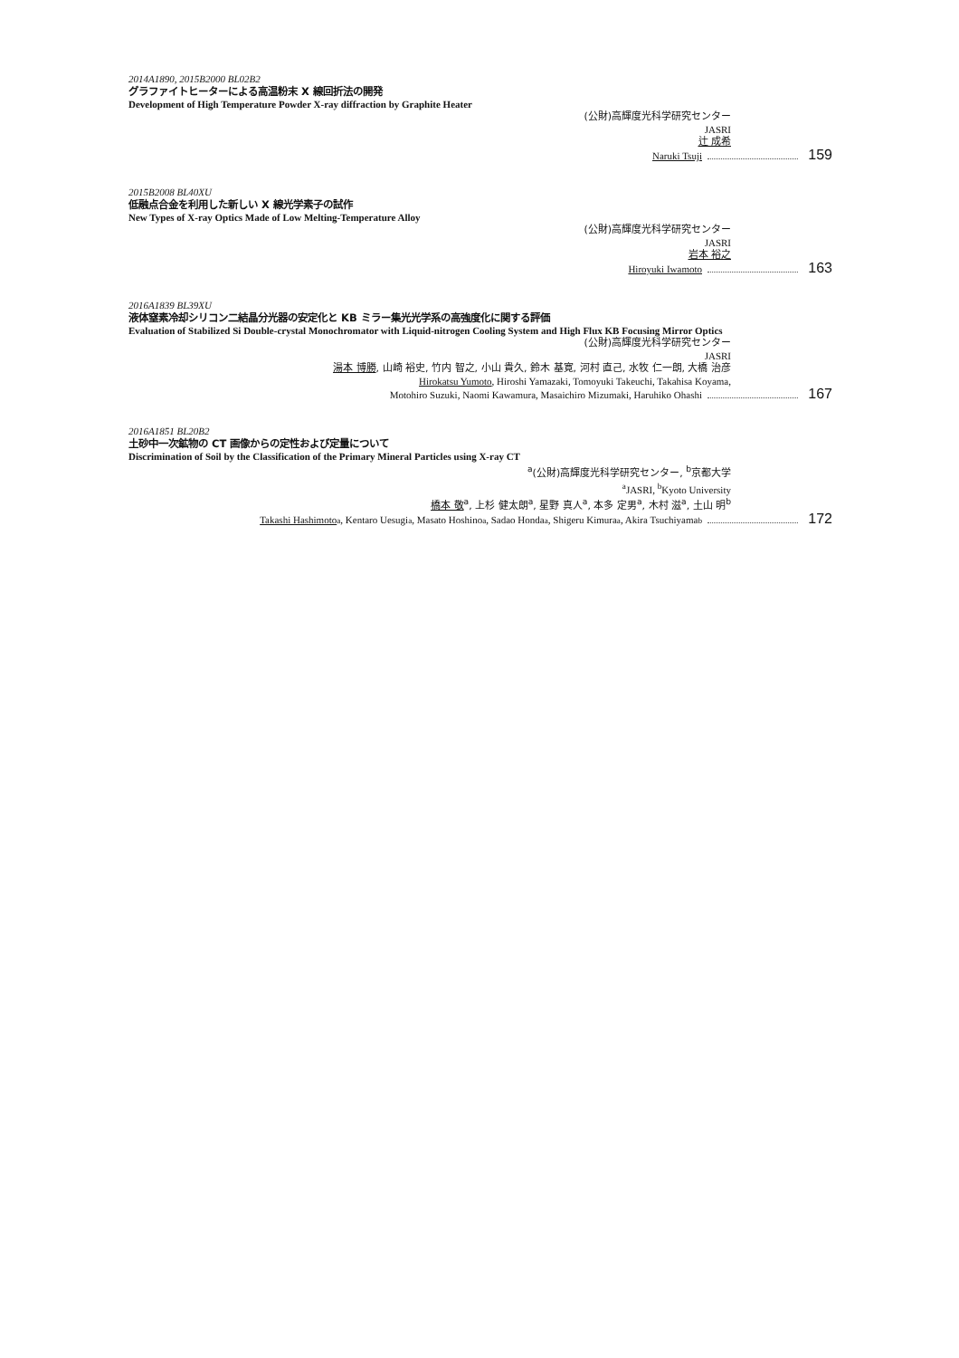2014A1890, 2015B2000 BL02B2
グラファイトヒーターによる高温粉末 X 線回折法の開発
Development of High Temperature Powder X-ray diffraction by Graphite Heater
(公財)高輝度光科学研究センター
JASRI
辻 成希
Naruki Tsuji 159
2015B2008 BL40XU
低融点合金を利用した新しい X 線光学素子の試作
New Types of X-ray Optics Made of Low Melting-Temperature Alloy
(公財)高輝度光科学研究センター
JASRI
岩本 裕之
Hiroyuki Iwamoto 163
2016A1839 BL39XU
液体窒素冷却シリコン二結晶分光器の安定化と KB ミラー集光光学系の高強度化に関する評価
Evaluation of Stabilized Si Double-crystal Monochromator with Liquid-nitrogen Cooling System and High Flux KB Focusing Mirror Optics
(公財)高輝度光科学研究センター
JASRI
湯本 博勝, 山崎 裕史, 竹内 智之, 小山 貴久, 鈴木 基寛, 河村 直己, 水牧 仁一朗, 大橋 治彦
Hirokatsu Yumoto, Hiroshi Yamazaki, Tomoyuki Takeuchi, Takahisa Koyama,
Motohiro Suzuki, Naomi Kawamura, Masaichiro Mizumaki, Haruhiko Ohashi 167
2016A1851 BL20B2
土砂中一次鉱物の CT 画像からの定性および定量について
Discrimination of Soil by the Classification of the Primary Mineral Particles using X-ray CT
<sup>a</sup> (公財)高輝度光科学研究センター, <sup>b</sup>京都大学
<sup>a</sup> JASRI, <sup>b</sup>Kyoto University
橋本 敬<sup>a</sup>, 上杉 健太朗<sup>a</sup>, 星野 真人<sup>a</sup>, 本多 定男<sup>a</sup>, 木村 滋<sup>a</sup>, 土山 明<sup>b</sup>
Takashi Hashimoto<sup>a</sup>, Kentaro Uesugi<sup>a</sup>, Masato Hoshino<sup>a</sup>, Sadao Honda<sup>a</sup>, Shigeru Kimura<sup>a</sup>, Akira Tsuchiyama<sup>b</sup> 172